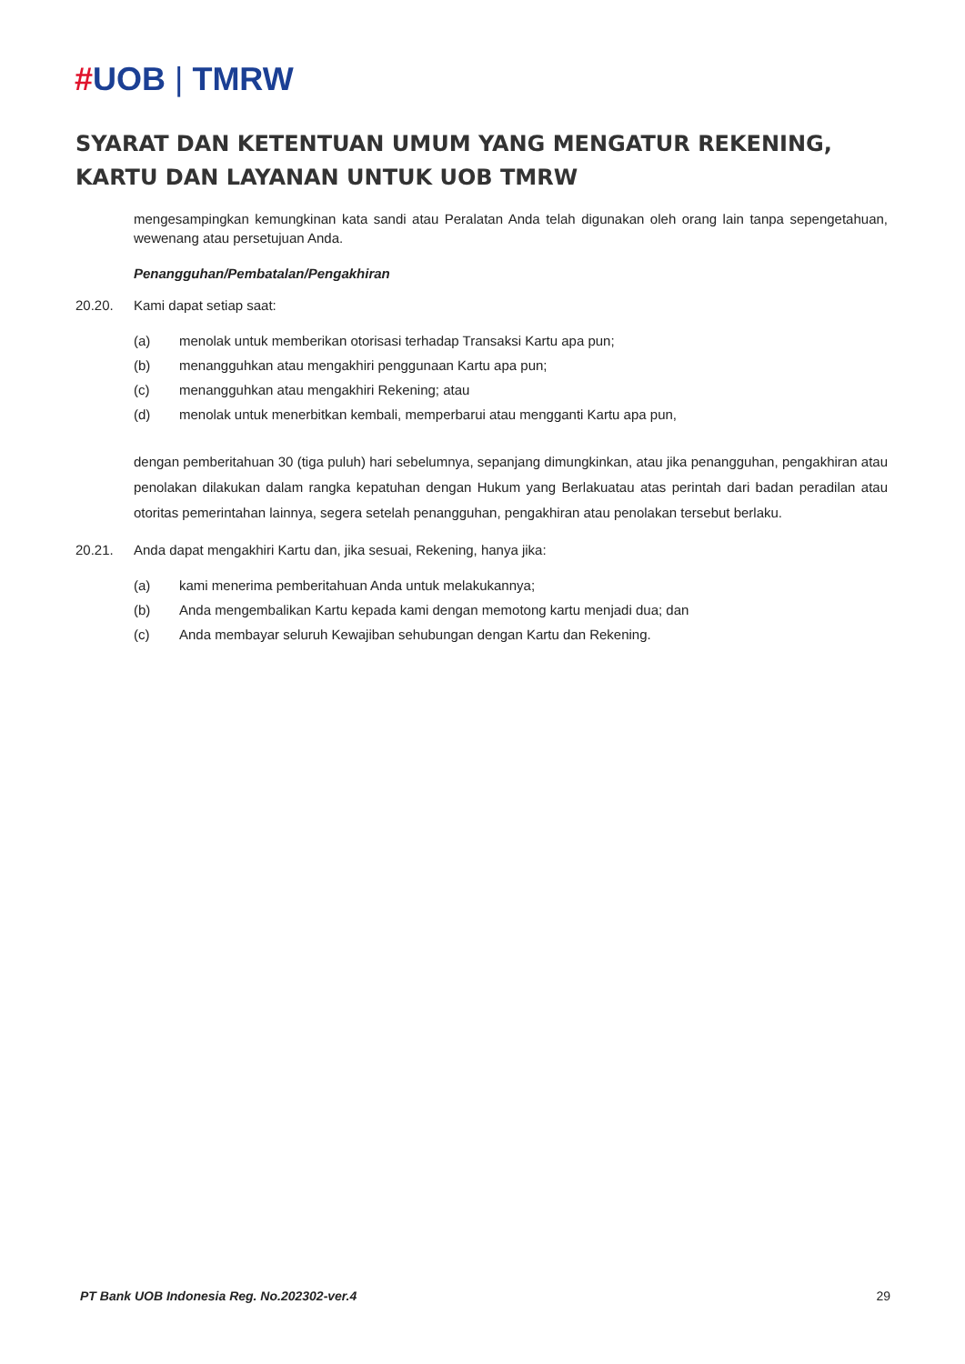#UOB | TMRW
SYARAT DAN KETENTUAN UMUM YANG MENGATUR REKENING, KARTU DAN LAYANAN UNTUK UOB TMRW
mengesampingkan kemungkinan kata sandi atau Peralatan Anda telah digunakan oleh orang lain tanpa sepengetahuan, wewenang atau persetujuan Anda.
Penangguhan/Pembatalan/Pengakhiran
20.20. Kami dapat setiap saat:
(a) menolak untuk memberikan otorisasi terhadap Transaksi Kartu apa pun;
(b) menangguhkan atau mengakhiri penggunaan Kartu apa pun;
(c) menangguhkan atau mengakhiri Rekening; atau
(d) menolak untuk menerbitkan kembali, memperbarui atau mengganti Kartu apa pun,
dengan pemberitahuan 30 (tiga puluh) hari sebelumnya, sepanjang dimungkinkan, atau jika penangguhan, pengakhiran atau penolakan dilakukan dalam rangka kepatuhan dengan Hukum yang Berlakuatau atas perintah dari badan peradilan atau otoritas pemerintahan lainnya, segera setelah penangguhan, pengakhiran atau penolakan tersebut berlaku.
20.21. Anda dapat mengakhiri Kartu dan, jika sesuai, Rekening, hanya jika:
(a) kami menerima pemberitahuan Anda untuk melakukannya;
(b) Anda mengembalikan Kartu kepada kami dengan memotong kartu menjadi dua; dan
(c) Anda membayar seluruh Kewajiban sehubungan dengan Kartu dan Rekening.
PT Bank UOB Indonesia Reg. No.202302-ver.4 29